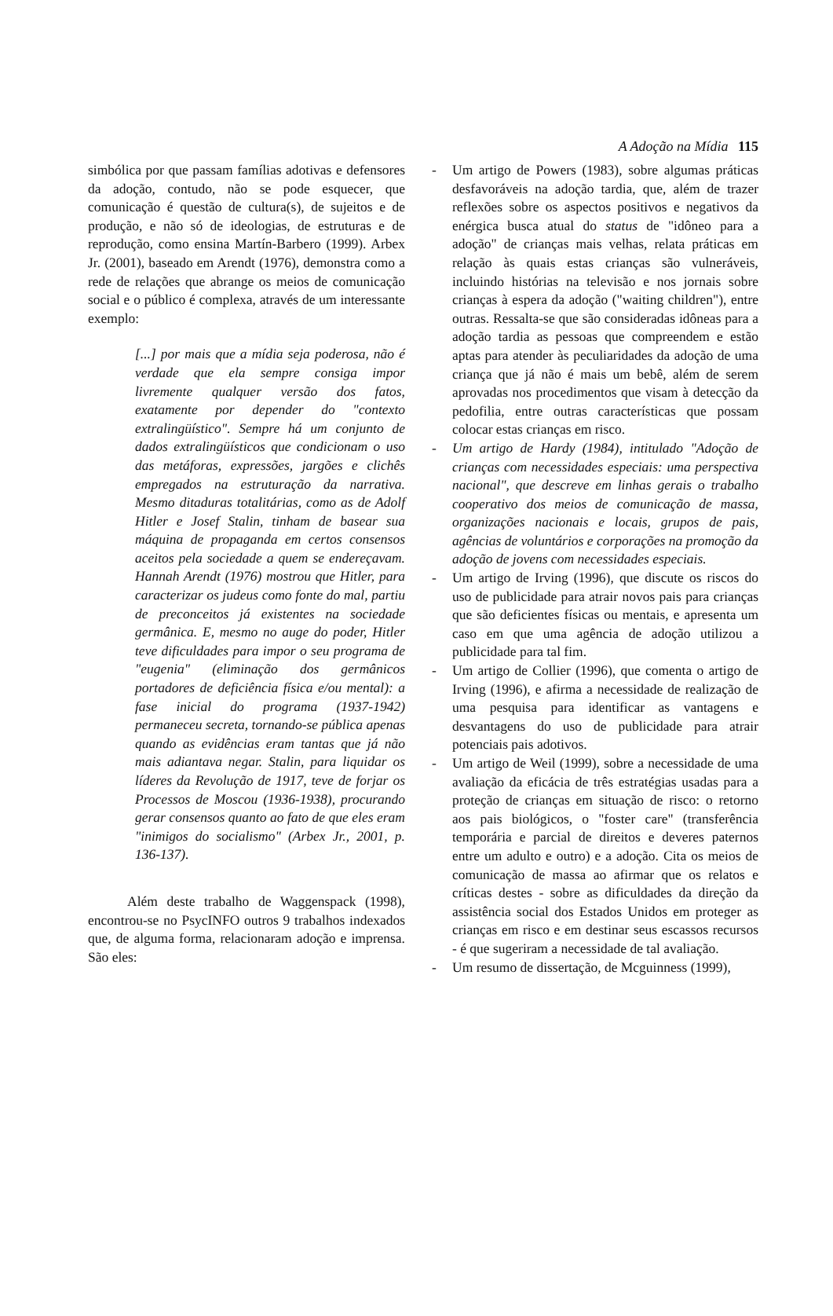A Adoção na Mídia 115
simbólica por que passam famílias adotivas e defensores da adoção, contudo, não se pode esquecer, que comunicação é questão de cultura(s), de sujeitos e de produção, e não só de ideologias, de estruturas e de reprodução, como ensina Martín-Barbero (1999). Arbex Jr. (2001), baseado em Arendt (1976), demonstra como a rede de relações que abrange os meios de comunicação social e o público é complexa, através de um interessante exemplo:
[...] por mais que a mídia seja poderosa, não é verdade que ela sempre consiga impor livremente qualquer versão dos fatos, exatamente por depender do "contexto extralingüístico". Sempre há um conjunto de dados extralingüísticos que condicionam o uso das metáforas, expressões, jargões e clichês empregados na estruturação da narrativa. Mesmo ditaduras totalitárias, como as de Adolf Hitler e Josef Stalin, tinham de basear sua máquina de propaganda em certos consensos aceitos pela sociedade a quem se endereçavam. Hannah Arendt (1976) mostrou que Hitler, para caracterizar os judeus como fonte do mal, partiu de preconceitos já existentes na sociedade germânica. E, mesmo no auge do poder, Hitler teve dificuldades para impor o seu programa de "eugenia" (eliminação dos germânicos portadores de deficiência física e/ou mental): a fase inicial do programa (1937-1942) permaneceu secreta, tornando-se pública apenas quando as evidências eram tantas que já não mais adiantava negar. Stalin, para liquidar os líderes da Revolução de 1917, teve de forjar os Processos de Moscou (1936-1938), procurando gerar consensos quanto ao fato de que eles eram "inimigos do socialismo" (Arbex Jr., 2001, p. 136-137).
Além deste trabalho de Waggenspack (1998), encontrou-se no PsycINFO outros 9 trabalhos indexados que, de alguma forma, relacionaram adoção e imprensa. São eles:
- Um artigo de Powers (1983), sobre algumas práticas desfavoráveis na adoção tardia, que, além de trazer reflexões sobre os aspectos positivos e negativos da enérgica busca atual do status de "idôneo para a adoção" de crianças mais velhas, relata práticas em relação às quais estas crianças são vulneráveis, incluindo histórias na televisão e nos jornais sobre crianças à espera da adoção ("waiting children"), entre outras. Ressalta-se que são consideradas idôneas para a adoção tardia as pessoas que compreendem e estão aptas para atender às peculiaridades da adoção de uma criança que já não é mais um bebê, além de serem aprovadas nos procedimentos que visam à detecção da pedofilia, entre outras características que possam colocar estas crianças em risco.
- Um artigo de Hardy (1984), intitulado "Adoção de crianças com necessidades especiais: uma perspectiva nacional", que descreve em linhas gerais o trabalho cooperativo dos meios de comunicação de massa, organizações nacionais e locais, grupos de pais, agências de voluntários e corporações na promoção da adoção de jovens com necessidades especiais.
- Um artigo de Irving (1996), que discute os riscos do uso de publicidade para atrair novos pais para crianças que são deficientes físicas ou mentais, e apresenta um caso em que uma agência de adoção utilizou a publicidade para tal fim.
- Um artigo de Collier (1996), que comenta o artigo de Irving (1996), e afirma a necessidade de realização de uma pesquisa para identificar as vantagens e desvantagens do uso de publicidade para atrair potenciais pais adotivos.
- Um artigo de Weil (1999), sobre a necessidade de uma avaliação da eficácia de três estratégias usadas para a proteção de crianças em situação de risco: o retorno aos pais biológicos, o "foster care" (transferência temporária e parcial de direitos e deveres paternos entre um adulto e outro) e a adoção. Cita os meios de comunicação de massa ao afirmar que os relatos e críticas destes - sobre as dificuldades da direção da assistência social dos Estados Unidos em proteger as crianças em risco e em destinar seus escassos recursos - é que sugeriram a necessidade de tal avaliação.
- Um resumo de dissertação, de Mcguinness (1999),